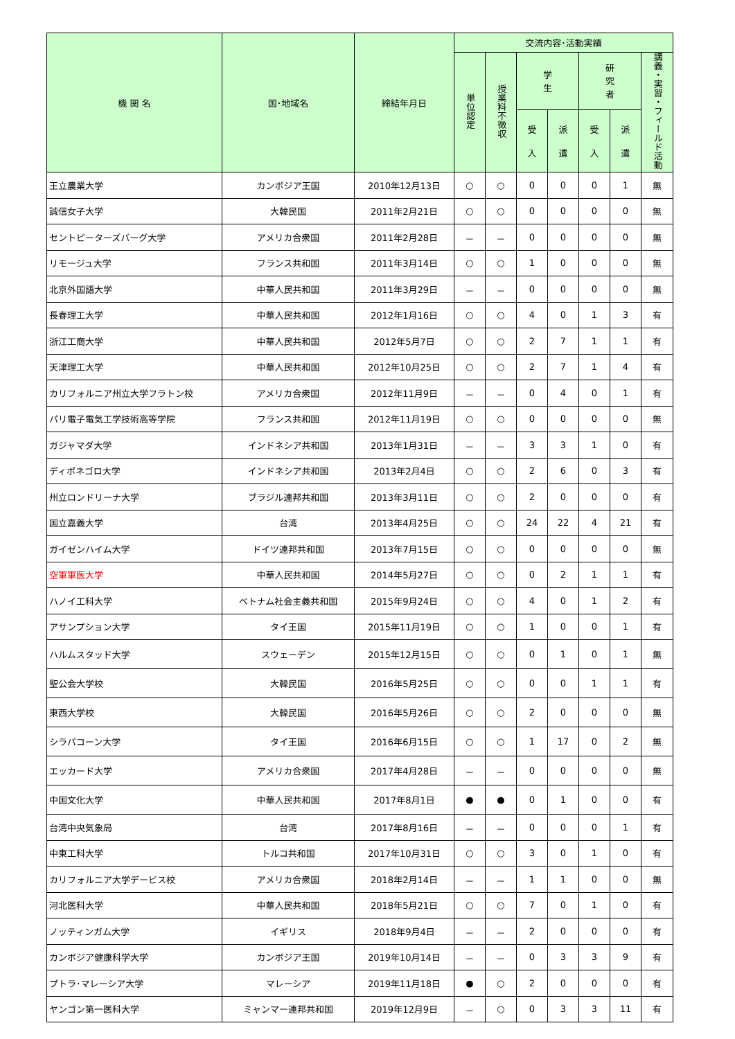| 機 関 名 | 国･地域名 | 締結年月日 | 交流内容･活動実績 | | | | | | |
| --- | --- | --- | --- | --- | --- | --- | --- | --- | --- |
| | | | 単位認定 | 授業料不徴収 | 学 生 | | 研 究 者 | | 講義・実習・フィールド活動 |
| | | | | | 受 入 | 派 遣 | 受 入 | 派 遣 | |
| 王立農業大学 | カンボジア王国 | 2010年12月13日 | ○ | ○ | 0 | 0 | 0 | 1 | 無 |
| 誠信女子大学 | 大韓民国 | 2011年2月21日 | ○ | ○ | 0 | 0 | 0 | 0 | 無 |
| セントピーターズバーグ大学 | アメリカ合衆国 | 2011年2月28日 | － | － | 0 | 0 | 0 | 0 | 無 |
| リモージュ大学 | フランス共和国 | 2011年3月14日 | ○ | ○ | 1 | 0 | 0 | 0 | 無 |
| 北京外国語大学 | 中華人民共和国 | 2011年3月29日 | － | － | 0 | 0 | 0 | 0 | 無 |
| 長春理工大学 | 中華人民共和国 | 2012年1月16日 | ○ | ○ | 4 | 0 | 1 | 3 | 有 |
| 浙江工商大学 | 中華人民共和国 | 2012年5月7日 | ○ | ○ | 2 | 7 | 1 | 1 | 有 |
| 天津理工大学 | 中華人民共和国 | 2012年10月25日 | ○ | ○ | 2 | 7 | 1 | 4 | 有 |
| カリフォルニア州立大学フラトン校 | アメリカ合衆国 | 2012年11月9日 | － | － | 0 | 4 | 0 | 1 | 有 |
| パリ電子電気工学技術高等学院 | フランス共和国 | 2012年11月19日 | ○ | ○ | 0 | 0 | 0 | 0 | 無 |
| ガジャマダ大学 | インドネシア共和国 | 2013年1月31日 | － | － | 3 | 3 | 1 | 0 | 有 |
| ディポネゴロ大学 | インドネシア共和国 | 2013年2月4日 | ○ | ○ | 2 | 6 | 0 | 3 | 有 |
| 州立ロンドリーナ大学 | ブラジル連邦共和国 | 2013年3月11日 | ○ | ○ | 2 | 0 | 0 | 0 | 有 |
| 国立嘉義大学 | 台湾 | 2013年4月25日 | ○ | ○ | 24 | 22 | 4 | 21 | 有 |
| ガイゼンハイム大学 | ドイツ連邦共和国 | 2013年7月15日 | ○ | ○ | 0 | 0 | 0 | 0 | 無 |
| 空軍軍医大学 | 中華人民共和国 | 2014年5月27日 | ○ | ○ | 0 | 2 | 1 | 1 | 有 |
| ハノイ工科大学 | ベトナム社会主義共和国 | 2015年9月24日 | ○ | ○ | 4 | 0 | 1 | 2 | 有 |
| アサンプション大学 | タイ王国 | 2015年11月19日 | ○ | ○ | 1 | 0 | 0 | 1 | 有 |
| ハルムスタッド大学 | スウェーデン | 2015年12月15日 | ○ | ○ | 0 | 1 | 0 | 1 | 無 |
| 聖公会大学校 | 大韓民国 | 2016年5月25日 | ○ | ○ | 0 | 0 | 1 | 1 | 有 |
| 東西大学校 | 大韓民国 | 2016年5月26日 | ○ | ○ | 2 | 0 | 0 | 0 | 無 |
| シラパコーン大学 | タイ王国 | 2016年6月15日 | ○ | ○ | 1 | 17 | 0 | 2 | 無 |
| エッカード大学 | アメリカ合衆国 | 2017年4月28日 | － | － | 0 | 0 | 0 | 0 | 無 |
| 中国文化大学 | 中華人民共和国 | 2017年8月1日 | ● | ● | 0 | 1 | 0 | 0 | 有 |
| 台湾中央気象局 | 台湾 | 2017年8月16日 | － | － | 0 | 0 | 0 | 1 | 有 |
| 中東工科大学 | トルコ共和国 | 2017年10月31日 | ○ | ○ | 3 | 0 | 1 | 0 | 有 |
| カリフォルニア大学デービス校 | アメリカ合衆国 | 2018年2月14日 | － | － | 1 | 1 | 0 | 0 | 無 |
| 河北医科大学 | 中華人民共和国 | 2018年5月21日 | ○ | ○ | 7 | 0 | 1 | 0 | 有 |
| ノッティンガム大学 | イギリス | 2018年9月4日 | － | － | 2 | 0 | 0 | 0 | 有 |
| カンボジア健康科学大学 | カンボジア王国 | 2019年10月14日 | － | － | 0 | 3 | 3 | 9 | 有 |
| プトラ･マレーシア大学 | マレーシア | 2019年11月18日 | ● | ○ | 2 | 0 | 0 | 0 | 有 |
| ヤンゴン第一医科大学 | ミャンマー連邦共和国 | 2019年12月9日 | － | ○ | 0 | 3 | 3 | 11 | 有 |